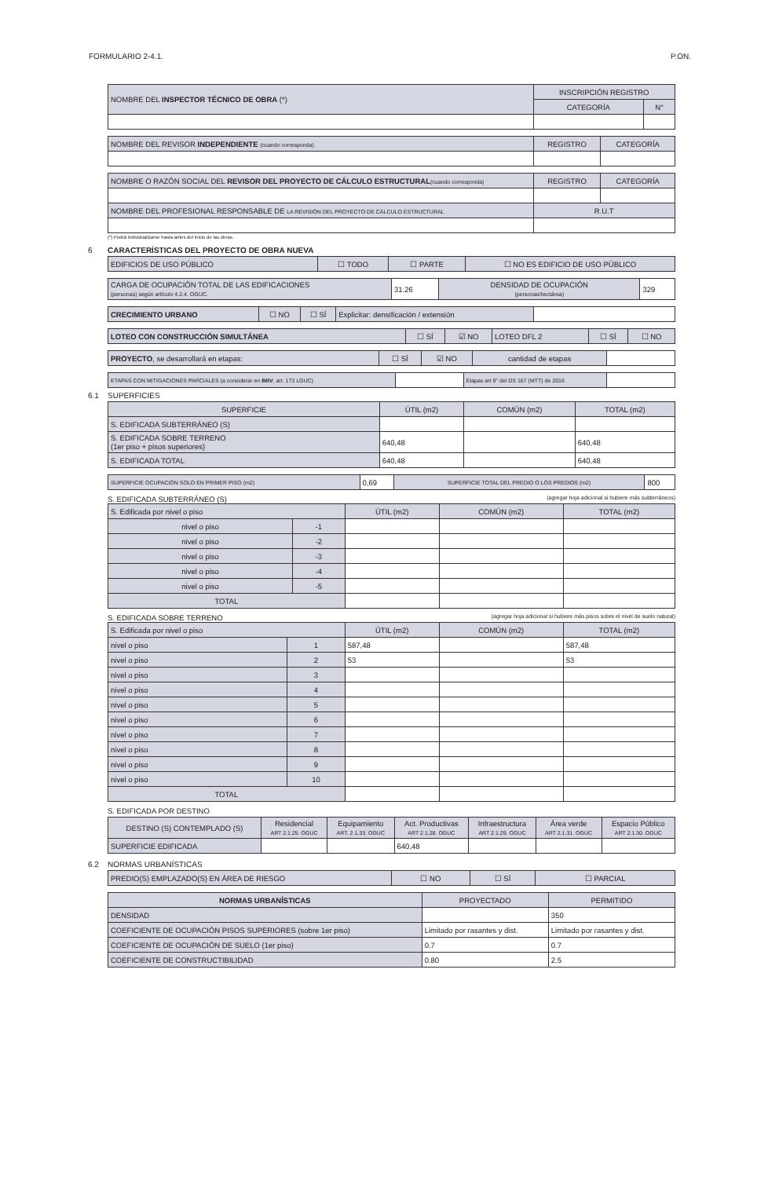FORMULARIO 2-4.1. P.ON.
| NOMBRE DEL INSPECTOR TÉCNICO DE OBRA (*) | INSCRIPCIÓN REGISTRO | |
| | CATEGORÍA | N° |
| NOMBRE DEL REVISOR INDEPENDIENTE (cuando corresponda) | REGISTRO | CATEGORÍA |
| NOMBRE O RAZÓN SOCIAL DEL REVISOR DEL PROYECTO DE CÁLCULO ESTRUCTURAL (cuando corresponda) | REGISTRO | CATEGORÍA |
| NOMBRE DEL PROFESIONAL RESPONSABLE DE LA REVISIÓN DEL PROYECTO DE CÁLCULO ESTRUCTURAL | R.U.T | |
(*) Podrá individualizarse hasta antes del inicio de las obras.
6 CARACTERÍSTICAS DEL PROYECTO DE OBRA NUEVA
| EDIFICIOS DE USO PÚBLICO | ☐ TODO | ☐ PARTE | ☐ NO ES EDIFICIO DE USO PÚBLICO |
| CARGA DE OCUPACIÓN TOTAL DE LAS EDIFICACIONES (personas) según artículo 4.2.4. OGUC. | 31.26 | DENSIDAD DE OCUPACIÓN (personas/hectárea) | 329 |
| CRECIMIENTO URBANO | ☐ NO | ☐ SÍ | Explicitar: densificación / extensión | |
| LOTEO CON CONSTRUCCIÓN SIMULTÁNEA | ☐ SÍ | ☑ NO | LOTEO DFL 2 | ☐ SÍ | ☐ NO |
| PROYECTO , se desarrollará en etapas: | ☐ SÍ | ☑ NO | cantidad de etapas | |
| ETAPAS CON MITIGACIONES PARCIALES (a considerar en IMIV , art. 173 LGUC) | | Etapas art 9° del DS 167 (MTT) de 2016 | |
6.1 SUPERFICIES
| SUPERFICIE | ÚTIL (m2) | COMÚN (m2) | TOTAL (m2) |
| S. EDIFICADA SUBTERRÁNEO (S) | | | |
| S. EDIFICADA SOBRE TERRENO (1er piso + pisos superiores) | 640,48 | | 640,48 |
| S. EDIFICADA TOTAL | 640,48 | | 640,48 |
| SUPERFICIE OCUPACIÓN SOLO EN PRIMER PISO (m2) | 0,69 | SUPERFICIE TOTAL DEL PREDIO O LOS PREDIOS (m2) | 800 |
S. EDIFICADA SUBTERRÁNEO (S) (agregar hoja adicional si hubiere más subterráneos)
| S. Edificada por nivel o piso | | ÚTIL (m2) | COMÚN (m2) | TOTAL (m2) |
| nivel o piso | -1 | | | |
| nivel o piso | -2 | | | |
| nivel o piso | -3 | | | |
| nivel o piso | -4 | | | |
| nivel o piso | -5 | | | |
| TOTAL | | | | |
S. EDIFICADA SOBRE TERRENO (agregar hoja adicional si hubiere más pisos sobre el nivel de suelo natural)
| S. Edificada por nivel o piso | | ÚTIL (m2) | COMÚN (m2) | TOTAL (m2) |
| nivel o piso | 1 | 587,48 | | 587,48 |
| nivel o piso | 2 | 53 | | 53 |
| nivel o piso | 3 | | | |
| nivel o piso | 4 | | | |
| nivel o piso | 5 | | | |
| nivel o piso | 6 | | | |
| nivel o piso | 7 | | | |
| nivel o piso | 8 | | | |
| nivel o piso | 9 | | | |
| nivel o piso | 10 | | | |
| TOTAL | | | | |
S. EDIFICADA POR DESTINO
| DESTINO (S) CONTEMPLADO (S) | Residencial ART 2.1.25. OGUC | Equipamiento ART. 2.1.33. OGUC | Act. Productivas ART 2.1.28. OGUC | Infraestructura ART 2.1.29. OGUC | Área verde ART 2.1.31. OGUC | Espacio Público ART 2.1.30. OGUC |
| SUPERFICIE EDIFICADA | | | 640,48 | | | |
6.2 NORMAS URBANÍSTICAS
| PREDIO(S) EMPLAZADO(S) EN ÁREA DE RIESGO | ☐ NO | ☐ SÍ | ☐ PARCIAL |
| NORMAS URBANÍSTICAS | PROYECTADO | PERMITIDO |
| DENSIDAD | | 350 |
| COEFICIENTE DE OCUPACIÓN PISOS SUPERIORES (sobre 1er piso) | Limitado por rasantes y dist. | Limitado por rasantes y dist. |
| COEFICIENTE DE OCUPACIÓN DE SUELO (1er piso) | 0.7 | 0.7 |
| COEFICIENTE DE CONSTRUCTIBILIDAD | 0.80 | 2.5 |